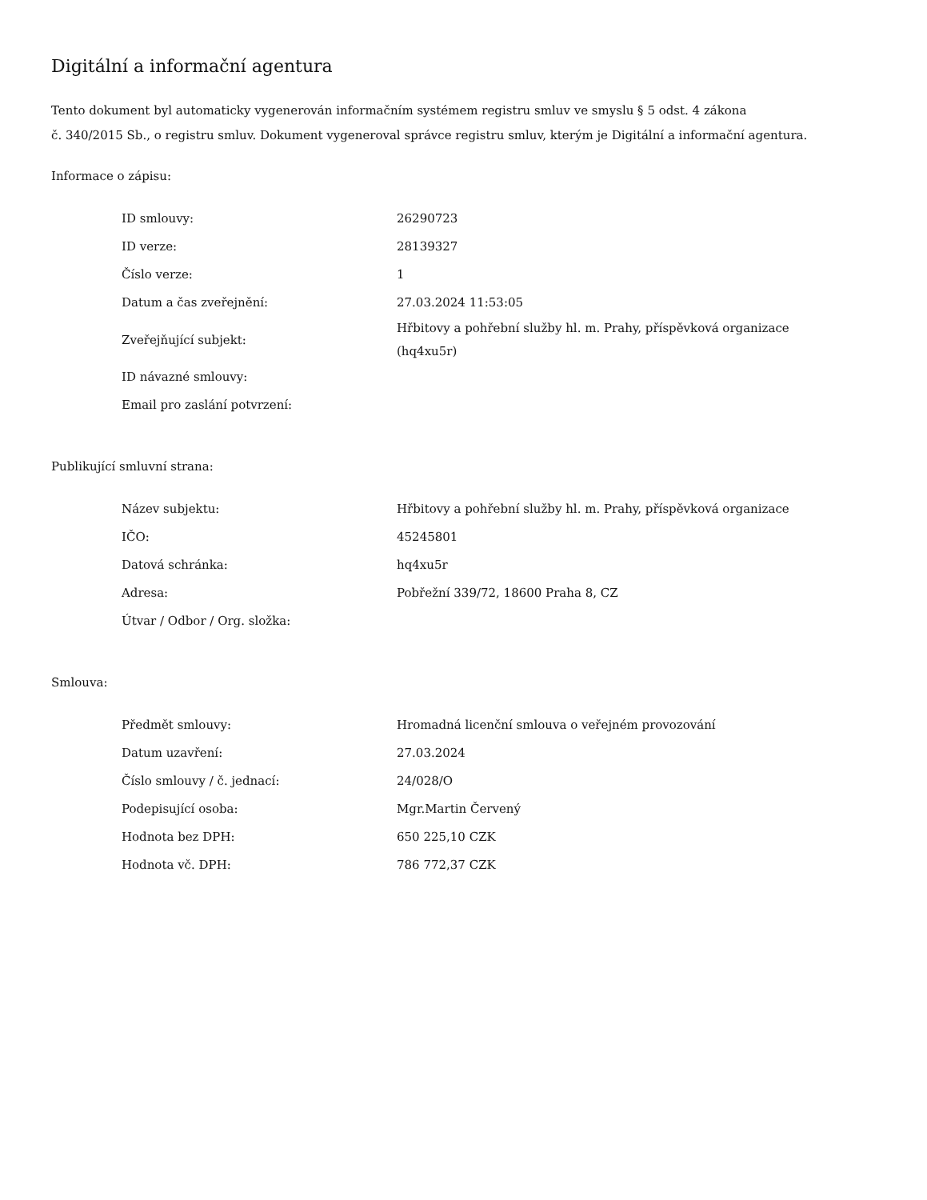Digitální a informační agentura
Tento dokument byl automaticky vygenerován informačním systémem registru smluv ve smyslu § 5 odst. 4 zákona
č. 340/2015 Sb., o registru smluv. Dokument vygeneroval správce registru smluv, kterým je Digitální a informační agentura.
Informace o zápisu:
| ID smlouvy: | 26290723 |
| ID verze: | 28139327 |
| Číslo verze: | 1 |
| Datum a čas zveřejnění: | 27.03.2024 11:53:05 |
| Zveřejňující subjekt: | Hřbitovy a pohřební služby hl. m. Prahy, příspěvková organizace (hq4xu5r) |
| ID návazné smlouvy: | |
| Email pro zaslání potvrzení: | |
Publikující smluvní strana:
| Název subjektu: | Hřbitovy a pohřební služby hl. m. Prahy, příspěvková organizace |
| IČO: | 45245801 |
| Datová schránka: | hq4xu5r |
| Adresa: | Pobřežní 339/72, 18600 Praha 8, CZ |
| Útvar / Odbor / Org. složka: | |
Smlouva:
| Předmět smlouvy: | Hromadná licenční smlouva o veřejném provozování |
| Datum uzavření: | 27.03.2024 |
| Číslo smlouvy / č. jednací: | 24/028/O |
| Podepisující osoba: | Mgr.Martin Červený |
| Hodnota bez DPH: | 650 225,10 CZK |
| Hodnota vč. DPH: | 786 772,37 CZK |